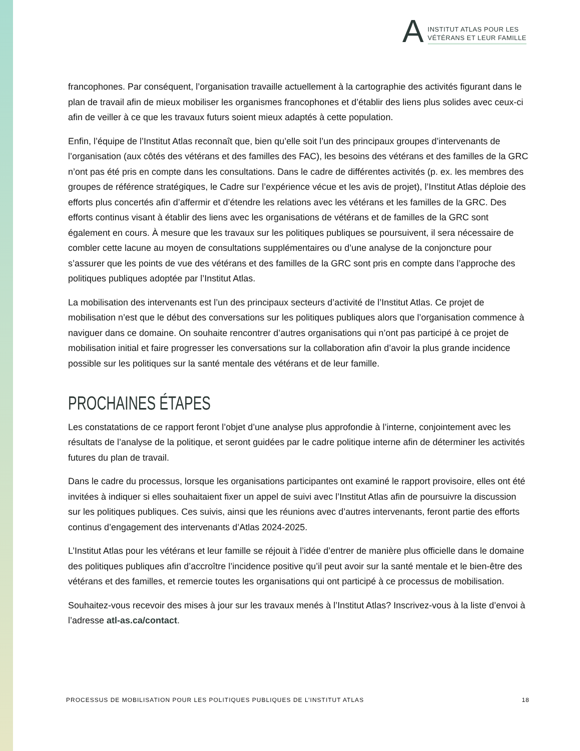A
INSTITUT ATLAS POUR LES
VÉTÉRANS ET LEUR FAMILLE
francophones. Par conséquent, l’organisation travaille actuellement à la cartographie des activités figurant dans le plan de travail afin de mieux mobiliser les organismes francophones et d’établir des liens plus solides avec ceux-ci afin de veiller à ce que les travaux futurs soient mieux adaptés à cette population.
Enfin, l’équipe de l’Institut Atlas reconnaît que, bien qu’elle soit l’un des principaux groupes d’intervenants de l’organisation (aux côtés des vétérans et des familles des FAC), les besoins des vétérans et des familles de la GRC n’ont pas été pris en compte dans les consultations. Dans le cadre de différentes activités (p. ex. les membres des groupes de référence stratégiques, le Cadre sur l’expérience vécue et les avis de projet), l’Institut Atlas déploie des efforts plus concertés afin d’affermir et d’étendre les relations avec les vétérans et les familles de la GRC. Des efforts continus visant à établir des liens avec les organisations de vétérans et de familles de la GRC sont également en cours. À mesure que les travaux sur les politiques publiques se poursuivent, il sera nécessaire de combler cette lacune au moyen de consultations supplémentaires ou d’une analyse de la conjoncture pour s’assurer que les points de vue des vétérans et des familles de la GRC sont pris en compte dans l’approche des politiques publiques adoptée par l’Institut Atlas.
La mobilisation des intervenants est l’un des principaux secteurs d’activité de l’Institut Atlas. Ce projet de mobilisation n’est que le début des conversations sur les politiques publiques alors que l’organisation commence à naviguer dans ce domaine. On souhaite rencontrer d’autres organisations qui n’ont pas participé à ce projet de mobilisation initial et faire progresser les conversations sur la collaboration afin d’avoir la plus grande incidence possible sur les politiques sur la santé mentale des vétérans et de leur famille.
PROCHAINES ÉTAPES
Les constatations de ce rapport feront l’objet d’une analyse plus approfondie à l’interne, conjointement avec les résultats de l’analyse de la politique, et seront guidées par le cadre politique interne afin de déterminer les activités futures du plan de travail.
Dans le cadre du processus, lorsque les organisations participantes ont examiné le rapport provisoire, elles ont été invitées à indiquer si elles souhaitaient fixer un appel de suivi avec l’Institut Atlas afin de poursuivre la discussion sur les politiques publiques. Ces suivis, ainsi que les réunions avec d’autres intervenants, feront partie des efforts continus d’engagement des intervenants d’Atlas 2024-2025.
L’Institut Atlas pour les vétérans et leur famille se réjouit à l’idée d’entrer de manière plus officielle dans le domaine des politiques publiques afin d’accroître l’incidence positive qu’il peut avoir sur la santé mentale et le bien-être des vétérans et des familles, et remercie toutes les organisations qui ont participé à ce processus de mobilisation.
Souhaitez-vous recevoir des mises à jour sur les travaux menés à l’Institut Atlas? Inscrivez-vous à la liste d’envoi à l’adresse atl-as.ca/contact.
PROCESSUS DE MOBILISATION POUR LES POLITIQUES PUBLIQUES DE L’INSTITUT ATLAS 18